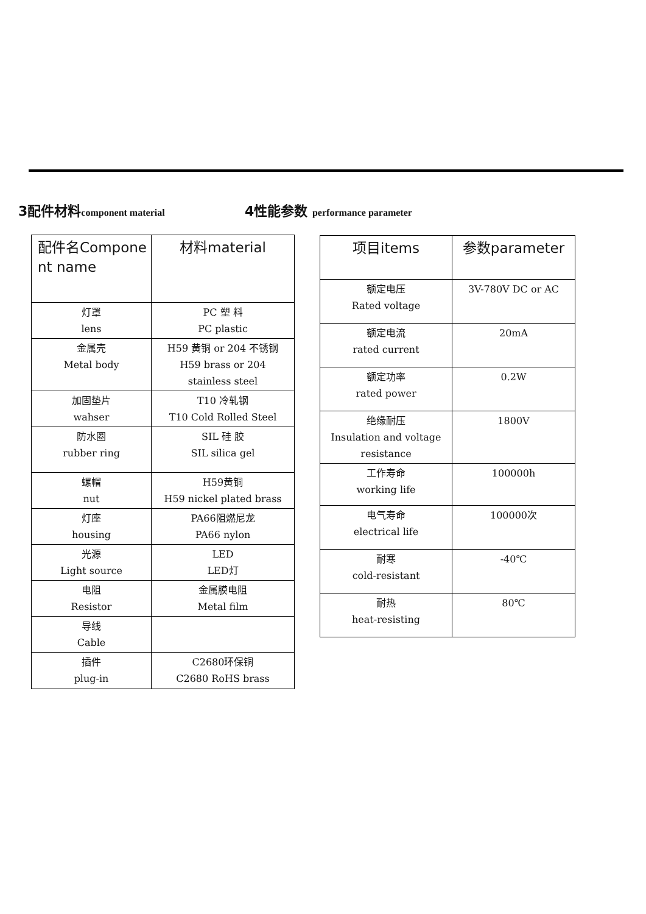3配件材料component material
4性能参数 performance parameter
| 配件名Compone nt name | 材料material |
| --- | --- |
| 灯罩 lens | PC 塑 料 PC plastic |
| 金属壳 Metal body | H59 黄铜 or 204 不锈钢 H59 brass or 204 stainless steel |
| 加固垫片 wahser | T10 冷轧钢 T10 Cold Rolled Steel |
| 防水圈 rubber ring | SIL 硅 胶 SIL silica gel |
| 螺帽 nut | H59黄铜 H59 nickel plated brass |
| 灯座 housing | PA66阻燃尼龙 PA66 nylon |
| 光源 Light source | LED LED灯 |
| 电阻 Resistor | 金属膜电阻 Metal film |
| 导线 Cable | |
| 插件 plug-in | C2680环保铜 C2680 RoHS brass |
| 项目items | 参数parameter |
| --- | --- |
| 额定电压 Rated voltage | 3V-780V DC or AC |
| 额定电流 rated current | 20mA |
| 额定功率 rated power | 0.2W |
| 绝缘耐压 Insulation and voltage resistance | 1800V |
| 工作寿命 working life | 100000h |
| 电气寿命 electrical life | 100000次 |
| 耐寒 cold-resistant | -40℃ |
| 耐热 heat-resisting | 80℃ |